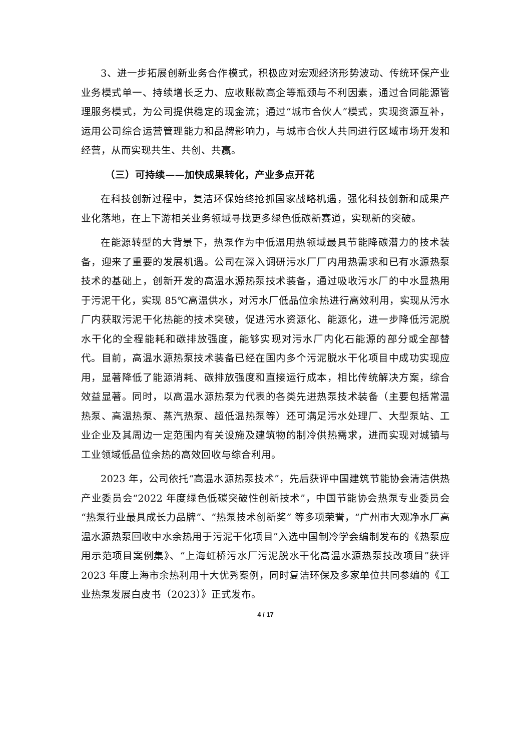3、进一步拓展创新业务合作模式，积极应对宏观经济形势波动、传统环保产业业务模式单一、持续增长乏力、应收账款高企等瓶颈与不利因素，通过合同能源管理服务模式，为公司提供稳定的现金流；通过“城市合伙人”模式，实现资源互补，运用公司综合运营管理能力和品牌影响力，与城市合伙人共同进行区域市场开发和经营，从而实现共生、共创、共赢。
（三）可持续——加快成果转化，产业多点开花
在科技创新过程中，复洁环保始终抢抓国家战略机遇，强化科技创新和成果产业化落地，在上下游相关业务领域寻找更多绿色低碳新赛道，实现新的突破。
在能源转型的大背景下，热泵作为中低温用热领域最具节能降碳潜力的技术装备，迎来了重要的发展机遇。公司在深入调研污水厂厂内用热需求和已有水源热泵技术的基础上，创新开发的高温水源热泵技术装备，通过吸收污水厂的中水显热用于污泥干化，实现 85℃高温供水，对污水厂低品位余热进行高效利用，实现从污水厂内获取污泥干化热能的技术突破，促进污水资源化、能源化，进一步降低污泥脱水干化的全程能耗和碳排放强度，能够实现对污水厂内化石能源的部分或全部替代。目前，高温水源热泵技术装备已经在国内多个污泥脱水干化项目中成功实现应用，显著降低了能源消耗、碳排放强度和直接运行成本，相比传统解决方案，综合效益显著。同时，以高温水源热泵为代表的各类先进热泵技术装备（主要包括常温热泵、高温热泵、蒸汽热泵、超低温热泵等）还可满足污水处理厂、大型泵站、工业企业及其周边一定范围内有关设施及建筑物的制冷供热需求，进而实现对城镇与工业领域低品位余热的高效回收与综合利用。
2023 年，公司依托“高温水源热泵技术”，先后获评中国建筑节能协会清洁供热产业委员会“2022 年度绿色低碳突破性创新技术”，中国节能协会热泵专业委员会“热泵行业最具成长力品牌”、“热泵技术创新奖” 等多项荣誉，“广州市大观净水厂高温水源热泵回收中水余热用于污泥干化项目”入选中国制冷学会编制发布的《热泵应用示范项目案例集》、“上海虹桥污水厂污泥脱水干化高温水源热泵技改项目”获评 2023 年度上海市余热利用十大优秀案例，同时复洁环保及多家单位共同参编的《工业热泵发展白皮书（2023）》正式发布。
4 / 17